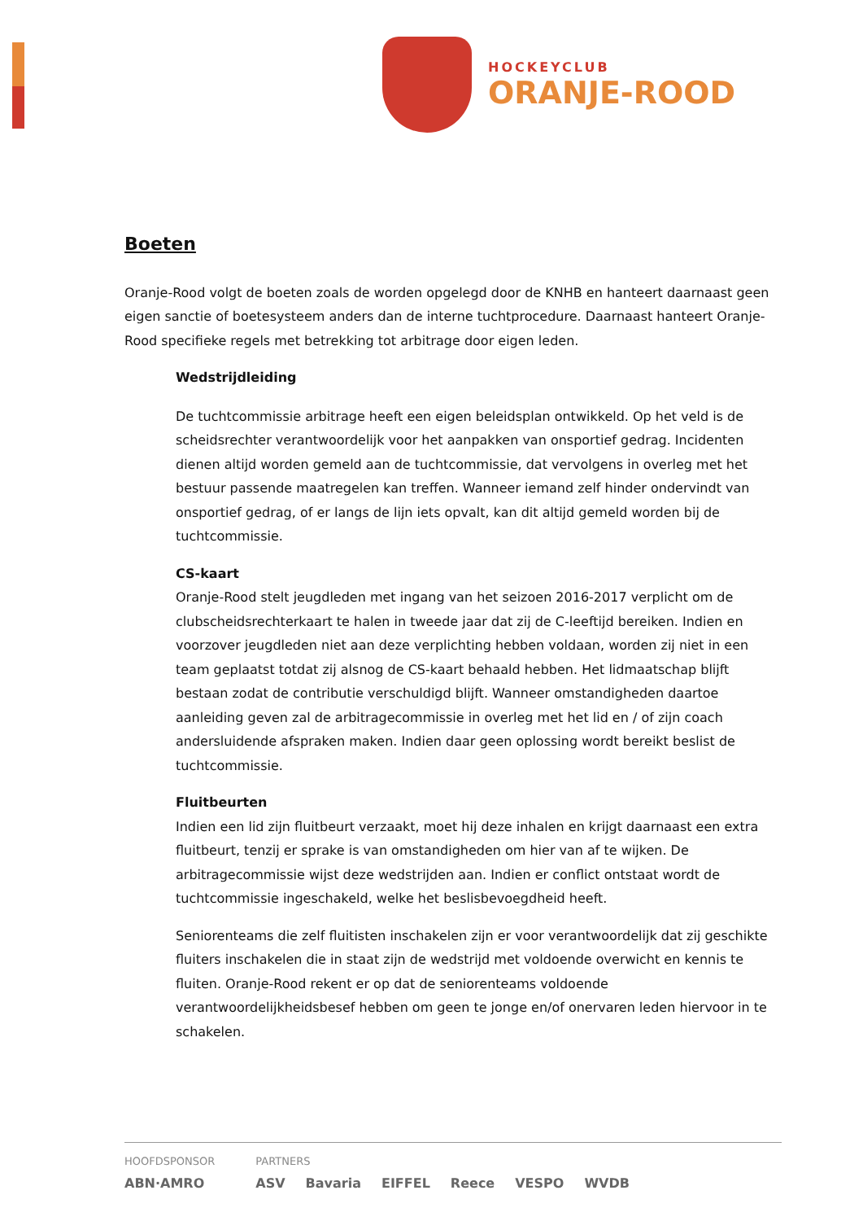HOCKEYCLUB
ORANJE-ROOD
Boeten
Oranje-Rood volgt de boeten zoals de worden opgelegd door de KNHB en hanteert daarnaast geen eigen sanctie of boetesysteem anders dan de interne tuchtprocedure. Daarnaast hanteert Oranje-Rood specifieke regels met betrekking tot arbitrage door eigen leden.
Wedstrijdleiding
De tuchtcommissie arbitrage heeft een eigen beleidsplan ontwikkeld. Op het veld is de scheidsrechter verantwoordelijk voor het aanpakken van onsportief gedrag. Incidenten dienen altijd worden gemeld aan de tuchtcommissie, dat vervolgens in overleg met het bestuur passende maatregelen kan treffen. Wanneer iemand zelf hinder ondervindt van onsportief gedrag, of er langs de lijn iets opvalt, kan dit altijd gemeld worden bij de tuchtcommissie.
CS-kaart
Oranje-Rood stelt jeugdleden met ingang van het seizoen 2016-2017 verplicht om de clubscheidsrechterkaart te halen in tweede jaar dat zij de C-leeftijd bereiken. Indien en voorzover jeugdleden niet aan deze verplichting hebben voldaan, worden zij niet in een team geplaatst totdat zij alsnog de CS-kaart behaald hebben. Het lidmaatschap blijft bestaan zodat de contributie verschuldigd blijft. Wanneer omstandigheden daartoe aanleiding geven zal de arbitragecommissie in overleg met het lid en / of zijn coach andersluidende afspraken maken. Indien daar geen oplossing wordt bereikt beslist de tuchtcommissie.
Fluitbeurten
Indien een lid zijn fluitbeurt verzaakt, moet hij deze inhalen en krijgt daarnaast een extra fluitbeurt, tenzij er sprake is van omstandigheden om hier van af te wijken. De arbitragecommissie wijst deze wedstrijden aan. Indien er conflict ontstaat wordt de tuchtcommissie ingeschakeld, welke het beslisbevoegdheid heeft.
Seniorenteams die zelf fluitisten inschakelen zijn er voor verantwoordelijk dat zij geschikte fluiters inschakelen die in staat zijn de wedstrijd met voldoende overwicht en kennis te fluiten. Oranje-Rood rekent er op dat de seniorenteams voldoende verantwoordelijkheidsbesef hebben om geen te jonge en/of onervaren leden hiervoor in te schakelen.
HOOFDSPONSOR
ABN·AMRO
PARTNERS
ASV Bavaria EIFFEL Reece VESPO WVDB